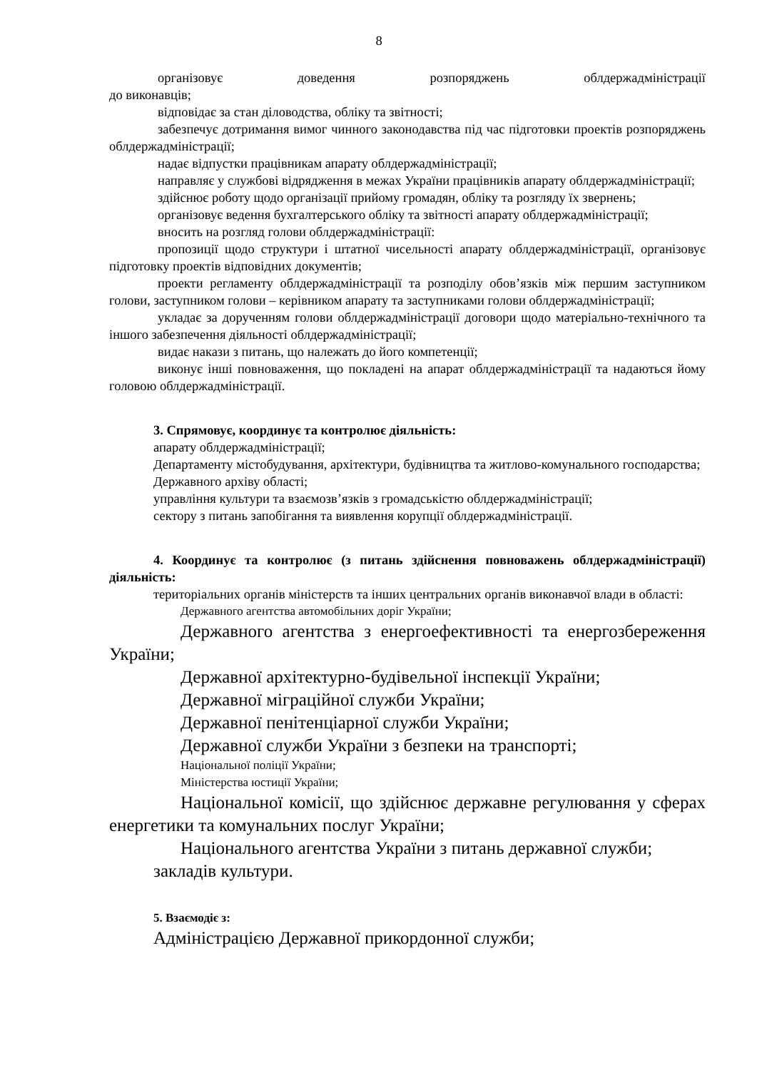8
організовує доведення розпоряджень облдержадміністрації
до виконавців;
відповідає за стан діловодства, обліку та звітності;
забезпечує дотримання вимог чинного законодавства під час підготовки проектів розпоряджень облдержадміністрації;
надає відпустки працівникам апарату облдержадміністрації;
направляє у службові відрядження в межах України працівників апарату облдержадміністрації;
здійснює роботу щодо організації прийому громадян, обліку та розгляду їх звернень;
організовує ведення бухгалтерського обліку та звітності апарату облдержадміністрації;
вносить на розгляд голови облдержадміністрації:
пропозиції щодо структури і штатної чисельності апарату облдержадміністрації, організовує підготовку проектів відповідних документів;
проекти регламенту облдержадміністрації та розподілу обов’язків між першим заступником голови, заступником голови – керівником апарату та заступниками голови облдержадміністрації;
укладає за дорученням голови облдержадміністрації договори щодо матеріально-технічного та іншого забезпечення діяльності облдержадміністрації;
видає накази з питань, що належать до його компетенції;
виконує інші повноваження, що покладені на апарат облдержадміністрації та надаються йому головою облдержадміністрації.
3. Спрямовує, координує та контролює діяльність:
апарату облдержадміністрації;
Департаменту містобудування, архітектури, будівництва та житлово-комунального господарства;
Державного архіву області;
управління культури та взаємозв’язків з громадськістю облдержадміністрації;
сектору з питань запобігання та виявлення корупції облдержадміністрації.
4. Координує та контролює (з питань здійснення повноважень облдержадміністрації) діяльність:
територіальних органів міністерств та інших центральних органів виконавчої влади в області:
Державного агентства автомобільних доріг України;
Державного агентства з енергоефективності та енергозбереження України;
Державної архітектурно-будівельної інспекції України;
Державної міграційної служби України;
Державної пенітенціарної служби України;
Державної служби України з безпеки на транспорті;
Національної поліції України;
Міністерства юстиції України;
Національної комісії, що здійснює державне регулювання у сферах енергетики та комунальних послуг України;
Національного агентства України з питань державної служби;
закладів культури.
5. Взаємодіє з:
Адміністрацією Державної прикордонної служби;